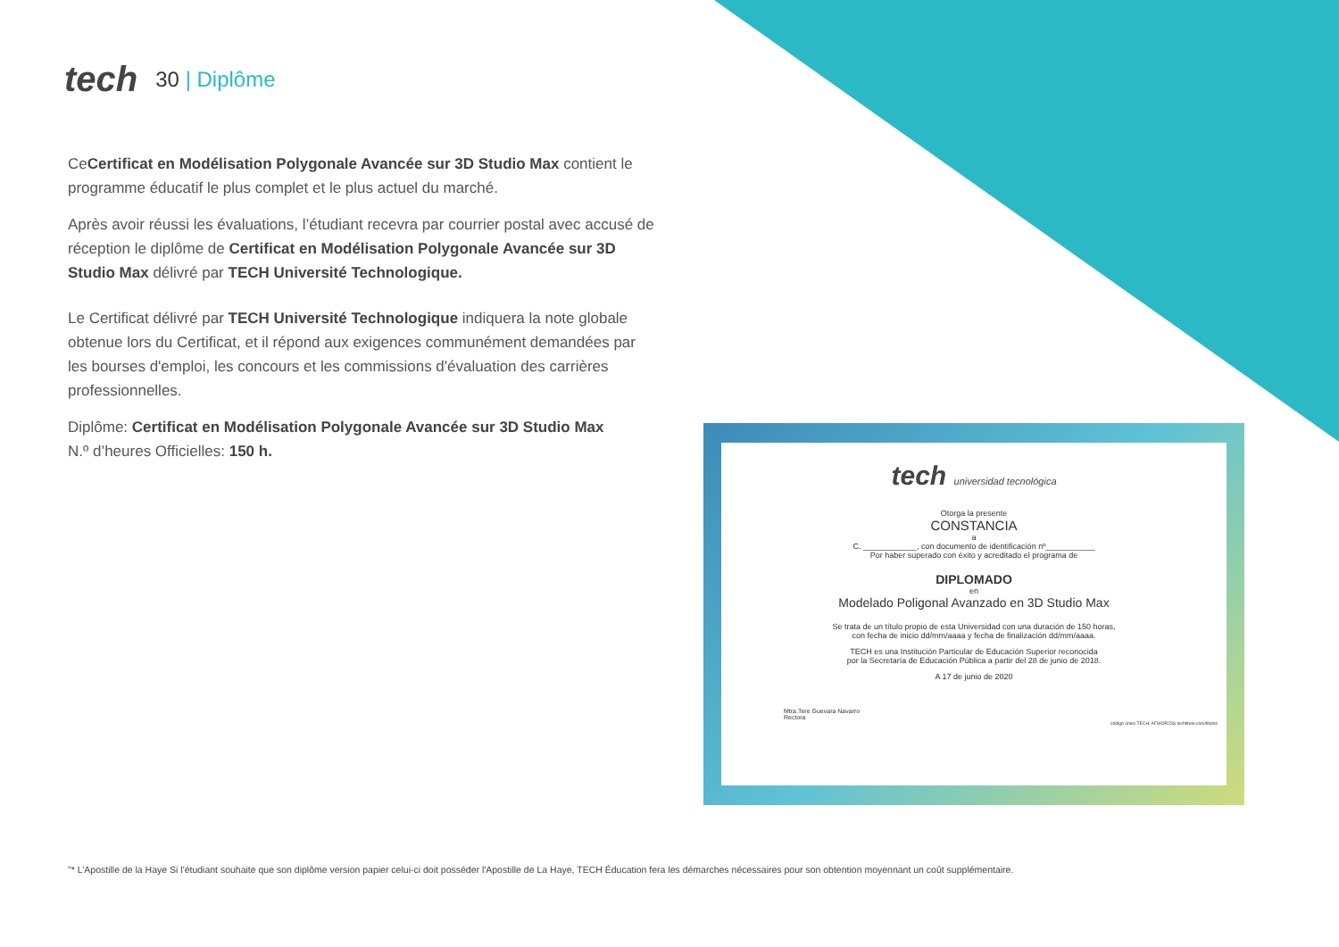tech
30 | Diplôme
CeCertificat en Modélisation Polygonale Avancée sur 3D Studio Max contient le programme éducatif le plus complet et le plus actuel du marché.
Après avoir réussi les évaluations, l’étudiant recevra par courrier postal avec accusé de réception le diplôme de Certificat en Modélisation Polygonale Avancée sur 3D Studio Max délivré par TECH Université Technologique.
Le Certificat délivré par TECH Université Technologique indiquera la note globale obtenue lors du Certificat, et il répond aux exigences communément demandées par les bourses d'emploi, les concours et les commissions d'évaluation des carrières professionnelles.
Diplôme: Certificat en Modélisation Polygonale Avancée sur 3D Studio Max
N.º d’heures Officielles: 150 h.
tech universidad tecnológica
Otorga la presente
CONSTANCIA
a
C. ____________, con documento de identificación nº___________
Por haber superado con éxito y acreditado el programa de
DIPLOMADO
en
Modelado Poligonal Avanzado en 3D Studio Max
Se trata de un título propio de esta Universidad con una duración de 150 horas,
con fecha de inicio dd/mm/aaaa y fecha de finalización dd/mm/aaaa.
TECH es una Institución Particular de Educación Superior reconocida
por la Secretaría de Educación Pública a partir del 28 de junio de 2018.
A 17 de junio de 2020
Mtra.Tere Guevara Navarro
Rectora
código único TECH: AFWOR23S techtitute.com/titulos
"* L’Apostille de la Haye Si l'étudiant souhaite que son diplôme version papier celui-ci doit posséder l'Apostille de La Haye, TECH Éducation fera les démarches nécessaires pour son obtention moyennant un coût supplémentaire.